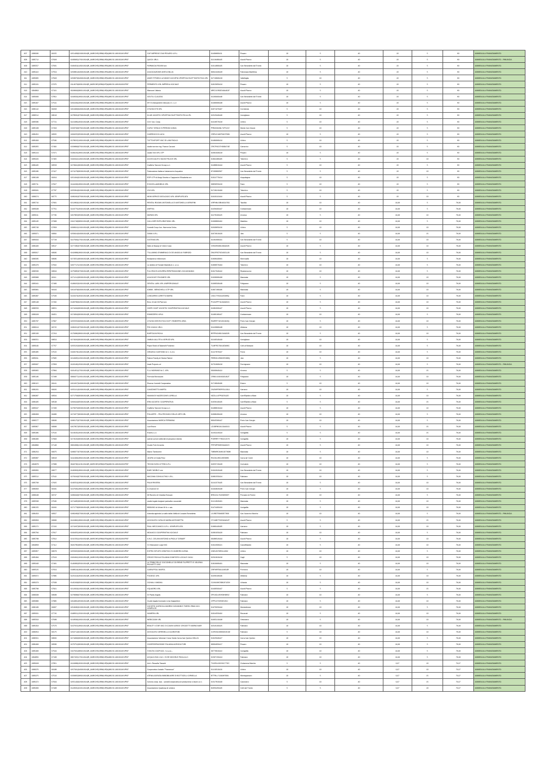| 307 | 1096036 | 68155 | 0251409/01/03/2024/R_MARCHE/GRM/SIP/A/380.50.130/2023/SIP/97 | CAF IMPRESE CNA PESARO S.R.L | 02408800411 | Pesaro | 10 | 5 | 40 | 20 | 5 | 80 | AMMESSA A FINANZIAMENTO |
| 308 | 1095712 | 67828 | 0230935/27/02/2024/R_MARCHE/GRM/SIP/A/380.50.130/2023/SIP/97 | QUICK SRLS | 02218490445 | Ascoli Piceno | 10 | 5 | 40 | 20 | 5 | 80 | AMMESSA A FINANZIAMENTO - RINUNCIA |
| 309 | 1095557 | 67681 | 0183454/14/02/2024/R_MARCHE/GRM/SIP/A/380.50.130/2023/SIP/97 | FARMACIA ROSINI snc | 01614900445 | San Benedetto del Tronto | 10 | 5 | 40 | 20 | 5 | 80 | AMMESSA A FINANZIAMENTO |
| 310 | 1095422 | 67554 | 0258961/04/03/2024/R_MARCHE/GRM/SIP/A/380.50.130/2023/SIP/97 | ASSOCIAZIONE ANITA ONLUS | 93041340428 | Falconara Marittima | 10 | 5 | 40 | 20 | 5 | 80 | AMMESSA A FINANZIAMENTO |
| 311 | 1095805 | 67928 | 0258970/04/03/2024/R_MARCHE/GRM/SIP/A/380.50.130/2023/SIP/97 | AMATI FITNESS & DANCE SOCIETà SPORTIVA DILETTANTISTICA SRL | 02710930419 | Vallefoglia | 5 | 10 | 40 | 20 | 5 | 80 | AMMESSA A FINANZIAMENTO |
| 312 | 1095231 | 67376 | 0114678/30/01/2024/R_MARCHE/GRM/SIP/A/380.50.130/2023/SIP/97 | FERMENTO SRL IMPRESA SOCIALE | 02815850413 | Pesaro | 10 | 5 | 40 | 20 | 5 | 80 | AMMESSA A FINANZIAMENTO |
| 313 | 1094963 | 67116 | 0029833/09/01/2024/R_MARCHE/GRM/SIP/A/380.50.130/2023/SIP/97 | Marcucci Valeria | MRCVLR60D43A462F | Ascoli Piceno | 10 | 5 | 40 | 20 | 5 | 80 | AMMESSA A FINANZIAMENTO |
| 314 | 1095830 | 67952 | 0233603/28/02/2024/R_MARCHE/GRM/SIP/A/380.50.130/2023/SIP/97 | SESTILI CLAUDIO | 01180330449 | San Benedetto del Tronto | 10 | 5 | 40 | 20 | 5 | 80 | AMMESSA A FINANZIAMENTO |
| 315 | 1095407 | 67541 | 0204194/20/02/2024/R_MARCHE/GRM/SIP/A/380.50.130/2023/SIP/97 | MY Di Alessandrini Alessia e C. s.r.l | 02400680449 | Ascoli Piceno | 10 | 5 | 40 | 20 | 5 | 80 | AMMESSA A FINANZIAMENTO |
| 316 | 1096142 | 68268 | 0261930/04/03/2024/R_MARCHE/GRM/SIP/A/380.50.130/2023/SIP/97 | STUDIO E79 SRL | 02071370437 | Corridonia | 5 | 10 | 40 | 20 | 5 | 80 | AMMESSA A FINANZIAMENTO |
| 317 | 1096512 | 68618 | 0279581/07/03/2024/R_MARCHE/GRM/SIP/A/380.50.130/2023/SIP/97 | KLUB SOCIETA' SPORTIVA DILETTANTISTICA A RL | 02525340440 | Servigliano | 5 | 10 | 40 | 20 | 5 | 80 | AMMESSA A FINANZIAMENTO |
| 318 | 1095596 | 67721 | 0221086/26/02/2024/R_MARCHE/GRM/SIP/A/380.50.130/2023/SIP/97 | CSV Soc. Coop. | 02418570418 | Urbino | 5 | 10 | 40 | 20 | 5 | 80 | AMMESSA A FINANZIAMENTO |
| 319 | 1095109 | 67263 | 0158733/07/02/2024/R_MARCHE/GRM/SIP/A/380.50.130/2023/SIP/97 | CURLY VENUS DI PERONI SONIA | PRNSNO84L71F522V | Monte San Giusto | 5 | 10 | 40 | 20 | 5 | 80 | AMMESSA A FINANZIAMENTO |
| 320 | 1096452 | 68565 | 0268255/05/03/2024/R_MARCHE/GRM/SIP/A/380.50.130/2023/SIP/97 | CIARROCCHI LUCA | CRRLCU83T04H769G | Ascoli Piceno | 10 | 5 | 40 | 20 | 5 | 80 | AMMESSA A FINANZIAMENTO |
| 321 | 1095403 | 67536 | 0179015/13/02/2024/R_MARCHE/GRM/SIP/A/380.50.130/2023/SIP/97 | TUTTOSPORT SNC DI LANI PAOLO | 02493680413 | Urbino | 5 | 10 | 40 | 20 | 5 | 80 | AMMESSA A FINANZIAMENTO |
| 322 | 1095355 | 67492 | 0158893/07/02/2024/R_MARCHE/GRM/SIP/A/380.50.130/2023/SIP/97 | studio tecnico ing. Franco Carucci | CRCFNC67H06B474E | Camerino | 5 | 10 | 40 | 20 | 5 | 80 | AMMESSA A FINANZIAMENTO |
| 323 | 1095224 | 67371 | 0109226/29/01/2024/R_MARCHE/GRM/SIP/A/380.50.130/2023/SIP/97 | studio Vori SRL STP | 02691630418 | Pesaro | 10 | 5 | 40 | 20 | 5 | 80 | AMMESSA A FINANZIAMENTO |
| 324 | 1095326 | 67465 | 0182042/14/02/2024/R_MARCHE/GRM/SIP/A/380.50.130/2023/SIP/97 | ACCESSAUTO VAGNI FELICE SRL | 01932480435 | Tolentino | 5 | 5 | 40 | 20 | 10 | 80 | AMMESSA A FINANZIAMENTO |
| 325 | 1096445 | 68558 | 0273941/06/03/2024/R_MARCHE/GRM/SIP/A/380.50.130/2023/SIP/97 | Grafiche Tacconi Group s.r.l. | 02499810444 | Ascoli Piceno | 5 | 10 | 40 | 20 | 5 | 80 | AMMESSA A FINANZIAMENTO |
| 326 | 1095286 | 67427 | 0274279/06/03/2024/R_MARCHE/GRM/SIP/A/380.50.130/2023/SIP/97 | Federazione Italiana Salvamento Acquatico | 97200960587 | San Benedetto del Tronto | 5 | 5 | 40 | 20 | 10 | 80 | AMMESSA A FINANZIAMENTO |
| 327 | 1096139 | 68264 | 0251334/01/03/2024/R_MARCHE/GRM/SIP/A/380.50.130/2023/SIP/97 | EDP STP di Aluigi Ginetta e Cappuccini Elisabetta snc | 01022770414 | Acqualagna | 5 | 10 | 40 | 20 | 5 | 80 | AMMESSA A FINANZIAMENTO |
| 328 | 1095711 | 67827 | 0244283/29/02/2024/R_MARCHE/GRM/SIP/A/380.50.130/2023/SIP/97 | EVOCELL&MOBIUS SRL | 00958550410 | Fano | 5 | 10 | 40 | 20 | 5 | 80 | AMMESSA A FINANZIAMENTO |
| 329 | 1095681 | 67797 | 0255064/02/03/2024/R_MARCHE/GRM/SIP/A/380.50.130/2023/SIP/97 | VIVI SRL | 01729210433 | Tolentino | 5 | 10 | 40 | 20 | 5 | 80 | AMMESSA A FINANZIAMENTO |
| 330 | 1096674 | 68775 | 0280282/07/03/2024/R_MARCHE/GRM/SIP/A/380.50.130/2023/SIP/97 | MGM SERVIZI GEOLOGICI SRL SEMPLIFICATA | 02320110444 | Ascoli Piceno | 5 | 5 | 40 | 20 | 10 | 80 | AMMESSA A FINANZIAMENTO |
| 331 | 1095716 | 67831 | 0212863/22/02/2024/R_MARCHE/GRM/SIP/A/380.50.130/2023/SIP/97 | RENTAL ROOMS ANTONELLA DI ANTONELLA SERAFINI | SRFNNL59B46G479O | Tavullia | 10 | 10 | 40 | 13,33 | 5 | 78,33 | AMMESSA A FINANZIAMENTO |
| 332 | 1095639 | 67761 | 0223776/26/02/2024/R_MARCHE/GRM/SIP/A/380.50.130/2023/SIP/97 | ANFFAS | 02458460447 | Grottammare | 10 | 10 | 40 | 13,33 | 5 | 78,33 | AMMESSA A FINANZIAMENTO |
| 333 | 1095611 | 67736 | 0267965/05/03/2024/R_MARCHE/GRM/SIP/A/380.50.130/2023/SIP/97 | MARAN SRL | 02278160425 | Ancona | 10 | 5 | 40 | 13,33 | 10 | 78,33 | AMMESSA A FINANZIAMENTO |
| 334 | 1095245 | 67388 | 0162748/08/02/2024/R_MARCHE/GRM/SIP/A/380.50.130/2023/SIP/97 | GULLIVER EXPLORATIONS SRL | 01688960432 | Matelica | 10 | 10 | 40 | 13,33 | 5 | 78,33 | AMMESSA A FINANZIAMENTO |
| 335 | 1095740 | 67858 | 0208022/21/02/2024/R_MARCHE/GRM/SIP/A/380.50.130/2023/SIP/97 | Società Coop.Soc. Harmonia Onlus | 02630850416 | Urbino | 5 | 10 | 40 | 13,33 | 10 | 78,33 | AMMESSA A FINANZIAMENTO |
| 336 | 1095971 | 68092 | 0259324/04/03/2024/R_MARCHE/GRM/SIP/A/380.50.130/2023/SIP/97 | DAMA S.R.L. | 02673610420 | Jesi | 5 | 5 | 40 | 13,33 | 15 | 78,33 | AMMESSA A FINANZIAMENTO |
| 337 | 1095604 | 67729 | 0227694/27/02/2024/R_MARCHE/GRM/SIP/A/380.50.130/2023/SIP/97 | SISTEMA SRL | 02282690441 | San Benedetto del Tronto | 5 | 10 | 40 | 13,33 | 10 | 78,33 | AMMESSA A FINANZIAMENTO |
| 338 | 1096430 | 68547 | 0277296/07/03/2024/R_MARCHE/GRM/SIP/A/380.50.130/2023/SIP/97 | Nails & Beauty di Vidoni Sara | VDNSRA90L69A462B | Ascoli Piceno | 10 | 5 | 40 | 13,33 | 10 | 78,33 | AMMESSA A FINANZIAMENTO |
| 339 | 1095917 | 68036 | 0242999/29/02/2024/R_MARCHE/GRM/SIP/A/380.50.130/2023/SIP/97 | T'ILLUMINO D'IMMENSO DI DE ANGELIS FABRIZIO | DNGFRZ76D29Z112B | San Benedetto del Tronto | 10 | 5 | 40 | 13,33 | 10 | 78,33 | AMMESSA A FINANZIAMENTO |
| 340 | 1096585 | 68686 | 0274551/06/03/2024/R_MARCHE/GRM/SIP/A/380.50.130/2023/SIP/97 | fondazione millennium | 01838440681 | Morrovalle | 10 | 10 | 40 | 13,33 | 5 | 78,33 | AMMESSA A FINANZIAMENTO |
| 341 | 1095470 | 67602 | 0207717/21/02/2024/R_MARCHE/GRM/SIP/A/380.50.130/2023/SIP/97 | Le delizie di Fondati Mariella & c. s.n.c. | 01808570434 | Tolentino | 10 | 10 | 40 | 13,33 | 5 | 78,33 | AMMESSA A FINANZIAMENTO |
| 342 | 1096500 | 68604 | 0275885/07/03/2024/R_MARCHE/GRM/SIP/A/380.50.130/2023/SIP/97 | P.A.CROCE AZZURRA RIPATRANSONE-COSSIGNANO | 91027040442 | Ripatransone | 10 | 10 | 40 | 13,33 | 5 | 78,33 | AMMESSA A FINANZIAMENTO |
| 343 | 1095988 | 68111 | 0271212/06/03/2024/R_MARCHE/GRM/SIP/A/380.50.130/2023/SIP/97 | ASSOCIATI FISIOMED SRL | 01669690438 | Macerata | 10 | 5 | 40 | 13,33 | 10 | 78,33 | AMMESSA A FINANZIAMENTO |
| 344 | 1095341 | 67480 | 0139325/02/02/2024/R_MARCHE/GRM/SIP/A/380.50.130/2023/SIP/97 | DENTAL LABS SRL UNIPERSONALE | 01680530449 | Folignano | 10 | 5 | 40 | 13,33 | 10 | 78,33 | AMMESSA A FINANZIAMENTO |
| 345 | 1095981 | 68104 | 0261879/04/03/2024/R_MARCHE/GRM/SIP/A/380.50.130/2023/SIP/97 | IOMMI - MENICHELLI STP SRL | 01967290436 | Macerata | 10 | 5 | 40 | 13,33 | 10 | 78,33 | AMMESSA A FINANZIAMENTO |
| 346 | 1095397 | 67530 | 0223473/26/02/2024/R_MARCHE/GRM/SIP/A/380.50.130/2023/SIP/97 | LONGARINI LORETTA MARIA | LNGLTT66A42D488Q | Fano | 10 | 5 | 40 | 13,33 | 10 | 78,33 | AMMESSA A FINANZIAMENTO |
| 347 | 1095149 | 67292 | 0138790/02/02/2024/R_MARCHE/GRM/SIP/A/380.50.130/2023/SIP/97 | Bros 23 dei f.lli Paci snc | PCAGPP74L04A462G | Ascoli Piceno | 10 | 5 | 40 | 13,33 | 10 | 78,33 | AMMESSA A FINANZIAMENTO |
| 348 | 1096550 | 68651 | 0274284/06/03/2024/R_MARCHE/GRM/SIP/A/380.50.130/2023/SIP/97 | OVER COOP SOCIETA' COOPERATIVA SOCIALE | 02392600447 | Ascoli Piceno | 10 | 5 | 40 | 13,33 | 10 | 78,33 | AMMESSA A FINANZIAMENTO |
| 349 | 1096329 | 68451 | 0274004/06/03/2024/R_MARCHE/GRM/SIP/A/380.50.130/2023/SIP/97 | EMMEZERO SRLS | 02486180447 | Grottammare | 10 | 10 | 40 | 13,33 | 5 | 78,33 | AMMESSA A FINANZIAMENTO |
| 350 | 1095787 | 67907 | 0255555/03/03/2024/R_MARCHE/GRM/SIP/A/380.50.130/2023/SIP/97 | STUDIO DENTISTICO DOTT. ROBERTO ARIA | RAIRRT74D26G920Q | Porto San Giorgio | 10 | 5 | 40 | 13,33 | 10 | 78,33 | AMMESSA A FINANZIAMENTO |
| 351 | 1096624 | 68725 | 0280261/07/03/2024/R_MARCHE/GRM/SIP/A/380.50.130/2023/SIP/97 | PIN VIAGGI SRLS | 02420980449 | Altidona | 10 | 10 | 40 | 13,33 | 5 | 78,33 | AMMESSA A FINANZIAMENTO |
| 352 | 1095100 | 67254 | 0170396/09/02/2024/R_MARCHE/GRM/SIP/A/380.50.130/2023/SIP/97 | BARTOLINI ROSA | BRTRSO80L54A462B | San Benedetto del Tronto | 10 | 5 | 40 | 13,33 | 10 | 78,33 | AMMESSA A FINANZIAMENTO |
| 353 | 1096551 | 68654 | 0274026/06/03/2024/R_MARCHE/GRM/SIP/A/380.50.130/2023/SIP/97 | OMNIA SALUTE & SERVIZI SRL | 02246540443 | Servigliano | 10 | 10 | 40 | 13,33 | 5 | 78,33 | AMMESSA A FINANZIAMENTO |
| 354 | 1095646 | 67767 | 0255525/03/03/2024/R_MARCHE/GRM/SIP/A/380.50.130/2023/SIP/97 | Paper Book di Talamelli Federico | TLMFRC79A13D488C | Colli al Metauro | 10 | 10 | 40 | 13,33 | 5 | 78,33 | AMMESSA A FINANZIAMENTO |
| 355 | 1095485 | 67615 | 0184578/14/02/2024/R_MARCHE/GRM/SIP/A/380.50.130/2023/SIP/97 | GRAZIOLI GAETANO & C. S.A.S. | 01227970447 | Force | 10 | 10 | 40 | 13,33 | 5 | 78,33 | AMMESSA A FINANZIAMENTO |
| 356 | 1095811 | 67935 | 0213335/22/02/2024/R_MARCHE/GRM/SIP/A/380.50.130/2023/SIP/97 | Fabrizi Family di Nicola Fabrizi | FBRNCL85M25E388Q | Jesi | 10 | 5 | 40 | 13,33 | 10 | 78,33 | AMMESSA A FINANZIAMENTO |
| 357 | 1095837 | 67958 | 0220136/25/02/2024/R_MARCHE/GRM/SIP/A/380.50.130/2023/SIP/97 | Imab Projects srl | 02762830418 | Fermignano | 10 | 10 | 40 | 13,33 | 5 | 78,33 | AMMESSA A FINANZIAMENTO - RINUNCIA |
| 358 | 1095865 | 67984 | 0231451/27/02/2024/R_MARCHE/GRM/SIP/A/380.50.130/2023/SIP/97 | F.LLI MORANDI & C. SRL | 00330840422 | Ancona | 5 | 5 | 40 | 13,33 | 15 | 78,33 | AMMESSA A FINANZIAMENTO |
| 359 | 1095136 | 67288 | 0083377/22/01/2024/R_MARCHE/GRM/SIP/A/380.50.130/2023/SIP/97 | Formula Benessere | CRMLSS92S63A462T | Folignano | 10 | 5 | 40 | 13,33 | 10 | 78,33 | AMMESSA A FINANZIAMENTO |
| 360 | 1096115 | 68241 | 0261667/04/03/2024/R_MARCHE/GRM/SIP/A/380.50.130/2023/SIP/97 | Risorse Società Cooperativa | 01719040436 | Estero | 5 | 10 | 40 | 13,33 | 10 | 78,33 | AMMESSA A FINANZIAMENTO |
| 361 | 1096201 | 68326 | 0255221/02/03/2024/R_MARCHE/GRM/SIP/A/380.50.130/2023/SIP/97 | CANZONETTA MARTA | CNZMRT85R55L191U | Sarnano | 10 | 10 | 40 | 13,33 | 5 | 78,33 | AMMESSA A FINANZIAMENTO |
| 362 | 1096387 | 68504 | 0271758/06/03/2024/R_MARCHE/GRM/SIP/A/380.50.130/2023/SIP/97 | NAAMA DI NAZZECONE LORELLA | NZZLLL87P62D542D | Sant'Elpidio a Mare | 10 | 5 | 40 | 13,33 | 10 | 78,33 | AMMESSA A FINANZIAMENTO |
| 363 | 1096435 | 68549 | 0268444/05/03/2024/R_MARCHE/GRM/SIP/A/380.50.130/2023/SIP/97 | ERA SOCIETA' COOPERATIVA | 01658140445 | Sant'Elpidio a Mare | 5 | 5 | 40 | 13,33 | 15 | 78,33 | AMMESSA A FINANZIAMENTO |
| 364 | 1095047 | 67200 | 0270076/06/03/2024/R_MARCHE/GRM/SIP/A/380.50.130/2023/SIP/97 | Grafiche Tacconi Group s.r.l. | 02499810444 | Ascoli Piceno | 10 | 5 | 40 | 13,33 | 10 | 78,33 | AMMESSA A FINANZIAMENTO |
| 365 | 1096369 | 68490 | 0272877/06/03/2024/R_MARCHE/GRM/SIP/A/380.50.130/2023/SIP/97 | POLIARTE – POLITECNICO DELLE ARTI SRL | 02089200428 | Ancona | 10 | 10 | 40 | 13,33 | 5 | 78,33 | AMMESSA A FINANZIAMENTO |
| 366 | 1096577 | 68680 | 0280175/07/03/2024/R_MARCHE/GRM/SIP/A/380.50.130/2023/SIP/97 | Associazione MARCA FERMANA | 90045580447 | Porto San Giorgio | 10 | 10 | 40 | 13,33 | 5 | 78,33 | AMMESSA A FINANZIAMENTO |
| 367 | 1095967 | 68088 | 0267957/05/03/2024/R_MARCHE/GRM/SIP/A/380.50.130/2023/SIP/97 | Luzi Bruno | LZUBRN54S10A462O | Ascoli Piceno | 5 | 5 | 40 | 13,33 | 15 | 78,33 | AMMESSA A FINANZIAMENTO |
| 368 | 1095486 | 67616 | 0224645/26/02/2024/R_MARCHE/GRM/SIP/A/380.50.130/2023/SIP/97 | Events s.r.l. | 02264220423 | Senigallia | 5 | 5 | 40 | 13,33 | 15 | 78,33 | AMMESSA A FINANZIAMENTO |
| 369 | 1096490 | 67933 | 0274526/06/03/2024/R_MARCHE/GRM/SIP/A/380.50.130/2023/SIP/97 | seshat servizi editoriali di pesaresi roberta | PSRRRT77H62G157X | Senigallia | 10 | 5 | 40 | 13,33 | 10 | 78,33 | AMMESSA A FINANZIAMENTO |
| 370 | 1094993 | 67148 | 0081009/21/01/2024/R_MARCHE/GRM/SIP/A/380.50.130/2023/SIP/97 | Studio Forti Annarita | FRTNRT66B53A462H | Ascoli Piceno | 10 | 5 | 40 | 13,33 | 10 | 78,33 | AMMESSA A FINANZIAMENTO |
| 371 | 1096254 | 68375 | 0280077/07/03/2024/R_MARCHE/GRM/SIP/A/380.50.130/2023/SIP/97 | Marco Tamburrini | TMBMRC84H21E783W | Macerata | 10 | 5 | 40 | 13,33 | 10 | 78,33 | AMMESSA A FINANZIAMENTO |
| 372 | 1095897 | 68018 | 0242483/29/02/2024/R_MARCHE/GRM/SIP/A/380.50.130/2023/SIP/97 | JUGRU di Giulia Rosi | RSOGLI86C45E388K | Serra de' Conti | 10 | 10 | 40 | 13,33 | 5 | 78,33 | AMMESSA A FINANZIAMENTO |
| 373 | 1094979 | 67099 | 0043736/11/01/2024/R_MARCHE/GRM/SIP/A/380.50.130/2023/SIP/97 | TECNO DATA SYTEM S.R.L | 02655720429 | Corinaldo | 10 | 10 | 40 | 13,33 | 5 | 78,33 | AMMESSA A FINANZIAMENTO |
| 374 | 1095956 | 68077 | 0246060/29/02/2024/R_MARCHE/GRM/SIP/A/380.50.130/2023/SIP/97 | BABY WORLD snc | 01632020440 | San Benedetto del Tronto | 10 | 10 | 40 | 13,33 | 5 | 78,33 | AMMESSA A FINANZIAMENTO |
| 375 | 1095512 | 67642 | 0278234/07/03/2024/R_MARCHE/GRM/SIP/A/380.50.130/2023/SIP/97 | MACOMA CONSULTING S.R.L. | 02891550424 | Fabriano | 10 | 10 | 40 | 13,33 | 5 | 78,33 | AMMESSA A FINANZIAMENTO |
| 376 | 1095708 | 67825 | 0246554/29/02/2024/R_MARCHE/GRM/SIP/A/380.50.130/2023/SIP/97 | PALM RIVIERA | 02241570445 | San Benedetto del Tronto | 10 | 5 | 40 | 13,33 | 10 | 78,33 | AMMESSA A FINANZIAMENTO |
| 377 | 1096068 | 68191 | 0247606/29/02/2024/R_MARCHE/GRM/SIP/A/380.50.130/2023/SIP/97 | A-Channel Srl | 02434920449 | Porto San Giorgio | 10 | 5 | 40 | 13,33 | 10 | 78,33 | AMMESSA A FINANZIAMENTO |
| 378 | 1096649 | 68747 | 0280343/07/03/2024/R_MARCHE/GRM/SIP/A/380.50.130/2023/SIP/97 | Mi Rancho di Griselda Bressan | BRSGSL76A59Z600T | Ponzano di Fermo | 10 | 10 | 40 | 13,33 | 5 | 78,33 | AMMESSA A FINANZIAMENTO |
| 379 | 1095508 | 67636 | 0274485/06/03/2024/R_MARCHE/GRM/SIP/A/380.50.130/2023/SIP/97 | studio legale borgiani parisella e associati | 01212920431 | Macerata | 10 | 5 | 40 | 13,33 | 10 | 78,33 | AMMESSA A FINANZIAMENTO |
| 380 | 1096155 | 68282 | 0271779/06/03/2024/R_MARCHE/GRM/SIP/A/380.50.130/2023/SIP/97 | 9000UNO di Urbani M & c. sas | 01474460423 | Senigallia | 10 | 5 | 40 | 13,33 | 10 | 78,33 | AMMESSA A FINANZIAMENTO |
| 381 | 1096453 | 68567 | 0280280/07/03/2024/R_MARCHE/GRM/SIP/A/380.50.130/2023/SIP/97 | Azienda agricola La valle della Sibilla di Losavio Benedetta | LSVBDT93A60E783X | San Severino Marche | 10 | 10 | 40 | 13,33 | 5 | 78,33 | AMMESSA A FINANZIAMENTO - RINUNCIA |
| 382 | 1095958 | 68080 | 0241982/29/02/2024/R_MARCHE/GRM/SIP/A/380.50.130/2023/SIP/97 | AVVOCATO CATALDI MARIA ANTONIETTA | CTLMNT70H53A462P | Ascoli Piceno | 5 | 5 | 40 | 13,33 | 15 | 78,33 | AMMESSA A FINANZIAMENTO |
| 383 | 1095272 | 67416 | 0274287/06/03/2024/R_MARCHE/GRM/SIP/A/380.50.130/2023/SIP/97 | PAUL MECCANICO S.R.L. SEMPLIFICATA | 01886440435 | Sarnano | 10 | 5 | 40 | 13,33 | 10 | 78,33 | AMMESSA A FINANZIAMENTO |
| 384 | 1095794 | 67917 | 0233455/28/02/2024/R_MARCHE/GRM/SIP/A/380.50.130/2023/SIP/97 | MOSAICO COOPERATIVA SOCIALE | 02091650420 | Fabriano | 10 | 10 | 40 | 13,33 | 5 | 78,33 | AMMESSA A FINANZIAMENTO |
| 385 | 1095789 | 67912 | 0211556/22/02/2024/R_MARCHE/GRM/SIP/A/380.50.130/2023/SIP/97 | S.N.C. CELANI ANTONIO & PAOLA "CEMAR" | 00498520444 | Ascoli Piceno | 10 | 5 | 40 | 13,33 | 10 | 78,33 | AMMESSA A FINANZIAMENTO |
| 386 | 1094959 | 67112 | 0026795/08/01/2024/R_MARCHE/GRM/SIP/A/380.50.130/2023/SIP/97 | V2 Maccaroni Luigi SNC | 01022600421 | Castelfidardo | 10 | 5 | 40 | 13,33 | 10 | 78,33 | AMMESSA A FINANZIAMENTO |
| 387 | 1095957 | 68078 | 0255665/03/03/2024/R_MARCHE/GRM/SIP/A/380.50.130/2023/SIP/97 | EXTRO INTUITO GRAFICO DI SNIDERO ILENIA | SNDLNI76B52L483J | Urbino | 10 | 10 | 40 | 13,33 | 5 | 78,33 | AMMESSA A FINANZIAMENTO |
| 388 | 1095494 | 67623 | 0191832/16/02/2024/R_MARCHE/GRM/SIP/A/380.50.130/2023/SIP/97 | CROCE ROSSA ITALIANA COMITATO LOCALE CAGLI | 02531910418 | Cagli | 5 | 10 | 40 | 13,33 | 10 | 78,33 | AMMESSA A FINANZIAMENTO |
| 389 | 1095340 | 67481 | 0146806/05/02/2024/R_MARCHE/GRM/SIP/A/380.50.130/2023/SIP/97 | LA TRIBù DELLE COCCINELLE DI IRENE FILIPPETTI E SELENIA ROSSETTI SNC | 01916830431 | Macerata | 10 | 5 | 40 | 13,33 | 10 | 78,33 | AMMESSA A FINANZIAMENTO |
| 390 | 1095525 | 67654 | 0199523/19/02/2024/R_MARCHE/GRM/SIP/A/380.50.130/2023/SIP/97 | CIARUFFOLI MARTA | CRFMRT66L62I654R | Frontone | 10 | 10 | 40 | 13,33 | 5 | 78,33 | AMMESSA A FINANZIAMENTO |
| 391 | 1095872 | 67996 | 0225413/26/02/2024/R_MARCHE/GRM/SIP/A/380.50.130/2023/SIP/97 | FOODOC SRL | 02458130446 | Altidona | 10 | 5 | 40 | 13,33 | 10 | 78,33 | AMMESSA A FINANZIAMENTO |
| 392 | 1095373 | 67509 | 0145269/05/02/2024/R_MARCHE/GRM/SIP/A/380.50.130/2023/SIP/97 | CIGNALI SIMONA | CGNSMN76B62F205H | Urbania | 10 | 5 | 40 | 13,33 | 10 | 78,33 | AMMESSA A FINANZIAMENTO |
| 393 | 1095798 | 67921 | 0212663/22/02/2024/R_MARCHE/GRM/SIP/A/380.50.130/2023/SIP/97 | VQUADRO SRL | 02430560447 | Ascoli Piceno | 5 | 5 | 40 | 13,33 | 15 | 78,33 | AMMESSA A FINANZIAMENTO |
| 394 | 1096609 | 68689 | 0278099/07/03/2024/R_MARCHE/GRM/SIP/A/380.50.130/2023/SIP/97 | Di Paola Angela | DPLNGL85H59H985Z | Fabriano | 10 | 10 | 40 | 13,33 | 5 | 78,33 | AMMESSA A FINANZIAMENTO |
| 395 | 1095990 | 67995 | 0264891/05/03/2024/R_MARCHE/GRM/SIP/A/380.50.130/2023/SIP/97 | Studio legale Avvocato Livia Ciappelloni | CPPLVI73H50D451I | Fabriano | 10 | 5 | 40 | 13,33 | 10 | 78,33 | AMMESSA A FINANZIAMENTO |
| 396 | 1096180 | 68307 | 0254686/01/03/2024/R_MARCHE/GRM/SIP/A/380.50.130/2023/SIP/97 | SOCIETA' AGRICOLA MARINI GIOVANNI E FARES IRMA SOC. SEMPLICE | 01376650444 | Montedinove | 10 | 10 | 40 | 13,33 | 5 | 78,33 | AMMESSA A FINANZIAMENTO |
| 397 | 1095601 | 67726 | 0189561/15/02/2024/R_MARCHE/GRM/SIP/A/380.50.130/2023/SIP/97 | NUMERA SRL | 02024550432 | Recanati | 10 | 5 | 40 | 13,33 | 10 | 78,33 | AMMESSA A FINANZIAMENTO |
| 398 | 1095563 | 67689 | 0219593/23/02/2024/R_MARCHE/GRM/SIP/A/380.50.130/2023/SIP/97 | WEBCOOM SRL | 02365210448 | Ortezzano | 10 | 5 | 40 | 13,33 | 10 | 78,33 | AMMESSA A FINANZIAMENTO - RINUNCIA |
| 399 | 1095453 | 67570 | 0247815/29/02/2024/R_MARCHE/GRM/SIP/A/380.50.130/2023/SIP/97 | BEAUTY STAR SNC DI CASINI SARA E CROCETTI MARIA NAIR | 02526160425 | Fabriano | 10 | 10 | 40 | 13,33 | 5 | 78,33 | AMMESSA A FINANZIAMENTO |
| 400 | 1096054 | 68175 | 0253714/01/03/2024/R_MARCHE/GRM/SIP/A/380.50.130/2023/SIP/97 | AVVOCATO SERENELLA SCARAFONI | SCRSNL68M63D451M | Fabriano | 5 | 10 | 40 | 13,33 | 10 | 78,33 | AMMESSA A FINANZIAMENTO |
| 401 | 1096561 | 68666 | 0274383/06/03/2024/R_MARCHE/GRM/SIP/A/380.50.130/2023/SIP/97 | Associazione Volontari Croce Verde Serra San Quirico ONLUS | 01025040427 | Serra San Quirico | 10 | 10 | 40 | 13,33 | 5 | 78,33 | AMMESSA A FINANZIAMENTO |
| 402 | 1096483 | 68590 | 0270752/06/03/2024/R_MARCHE/GRM/SIP/A/380.50.130/2023/SIP/97 | CONFEDERAZIONE ITALIANA AGRICOLTORI | 80004050417 | Pesaro | 10 | 10 | 40 | 13,33 | 5 | 78,33 | AMMESSA A FINANZIAMENTO |
| 403 | 1095400 | 67534 | 0167601/09/02/2024/R_MARCHE/GRM/SIP/A/380.50.130/2023/SIP/97 | H MUTA COOP.SOC. S.c.p.a.-- | 00770810422 | Senigallia | 10 | 10 | 40 | 13,33 | 5 | 78,33 | AMMESSA A FINANZIAMENTO |
| 404 | 1094956 | 67109 | 0067265/17/01/2024/R_MARCHE/GRM/SIP/A/380.50.130/2023/SIP/97 | ACQUA VIVA S.N.C. DI DE MICHELE PAOLA & C | 01587150424 | Fabriano | 10 | 10 | 40 | 13,33 | 5 | 78,33 | AMMESSA A FINANZIAMENTO |
| 405 | 1095829 | 67951 | 0223399/26/02/2024/R_MARCHE/GRM/SIP/A/380.50.130/2023/SIP/97 | Arch. Rossella Tassetti | TSSRSL66C66C770C | Civitanova Marche | 5 | 5 | 40 | 6,67 | 20 | 76,67 | AMMESSA A FINANZIAMENTO |
| 406 | 1096076 | 68199 | 0257031/04/03/2024/R_MARCHE/GRM/SIP/A/380.50.130/2023/SIP/97 | Cooperativa Sociale "Francesca" | 01210510416 | Urbino | 10 | 10 | 40 | 6,67 | 10 | 76,67 | AMMESSA A FINANZIAMENTO |
| 407 | 1095375 | 67510 | 0159365/08/02/2024/R_MARCHE/GRM/SIP/A/380.50.130/2023/SIP/97 | ATENA AGENZIA IMMOBILIARE DI BOTTICELLI ORNELLA | BTTRLL71A63H769S | Montegranaro | 10 | 5 | 40 | 6,67 | 15 | 76,67 | AMMESSA A FINANZIAMENTO |
| 408 | 1095472 | 67604 | 0255140/02/03/2024/R_MARCHE/GRM/SIP/A/380.50.130/2023/SIP/97 | Service-coop. due - società cooperativa di produzione e lavoro a r.l. | 01527910440 | Castorano | 5 | 10 | 40 | 6,67 | 15 | 76,67 | AMMESSA A FINANZIAMENTO |
| 409 | 1095300 | 67439 | 0123581/31/01/2024/R_MARCHE/GRM/SIP/A/380.50.130/2023/SIP/97 | Associazione Qualcosa di sinistra | 92056450445 | Colli del Tronto | 5 | 5 | 40 | 6,67 | 20 | 76,67 | AMMESSA A FINANZIAMENTO |